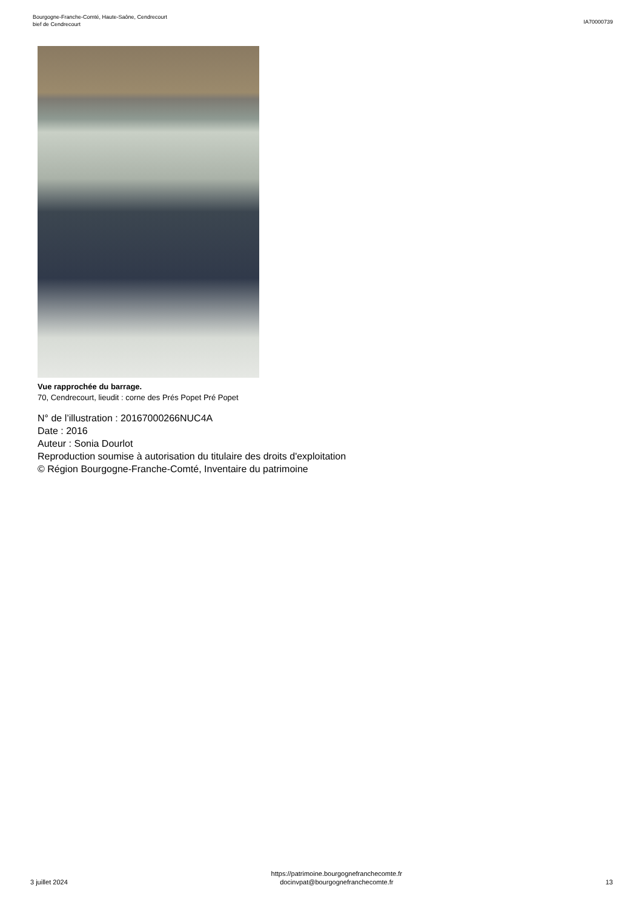Bourgogne-Franche-Comté, Haute-Saône, Cendrecourt
bief de Cendrecourt
IA70000739
Vue rapprochée du barrage.
70, Cendrecourt, lieudit : corne des Prés Popet Pré Popet
N° de l’illustration : 20167000266NUC4A
Date : 2016
Auteur : Sonia Dourlot
Reproduction soumise à autorisation du titulaire des droits d'exploitation
© Région Bourgogne-Franche-Comté, Inventaire du patrimoine
3 juillet 2024
https://patrimoine.bourgognefranchecomte.fr
docinvpat@bourgognefranchecomte.fr
13